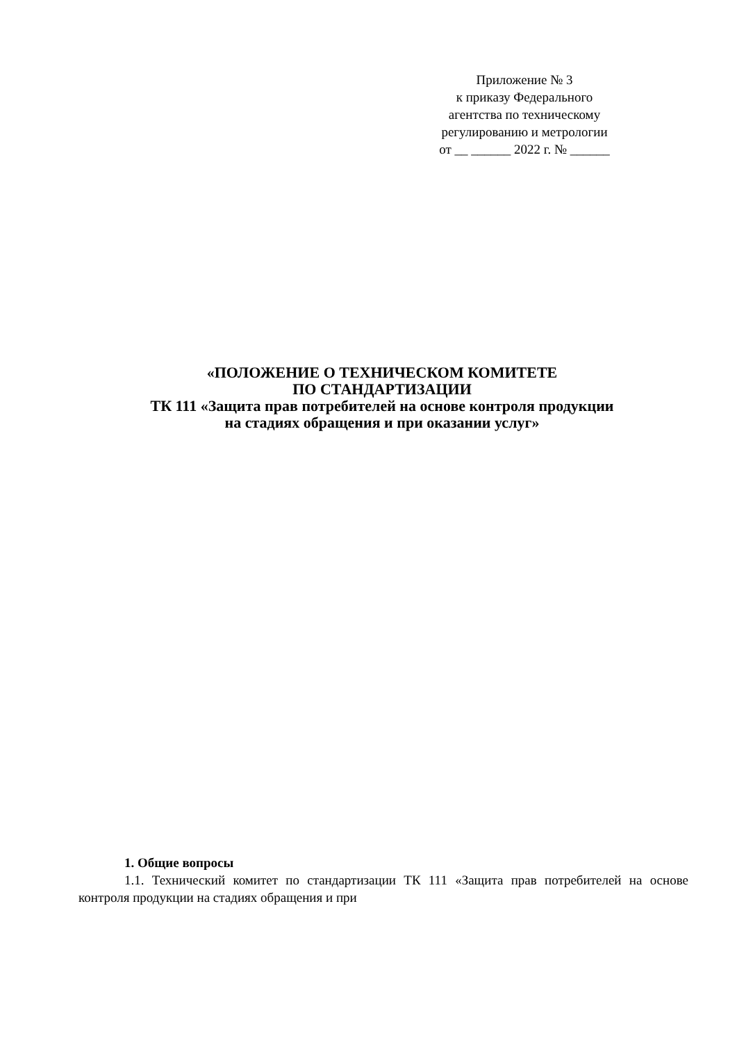Приложение № 3
к приказу Федерального
агентства по техническому
регулированию и метрологии
от __ ______ 2022 г. № ______
«ПОЛОЖЕНИЕ О ТЕХНИЧЕСКОМ КОМИТЕТЕ
ПО СТАНДАРТИЗАЦИИ
ТК 111 «Защита прав потребителей на основе контроля продукции
на стадиях обращения и при оказании услуг»
1. Общие вопросы
1.1. Технический комитет по стандартизации ТК 111 «Защита прав потребителей на основе контроля продукции на стадиях обращения и при